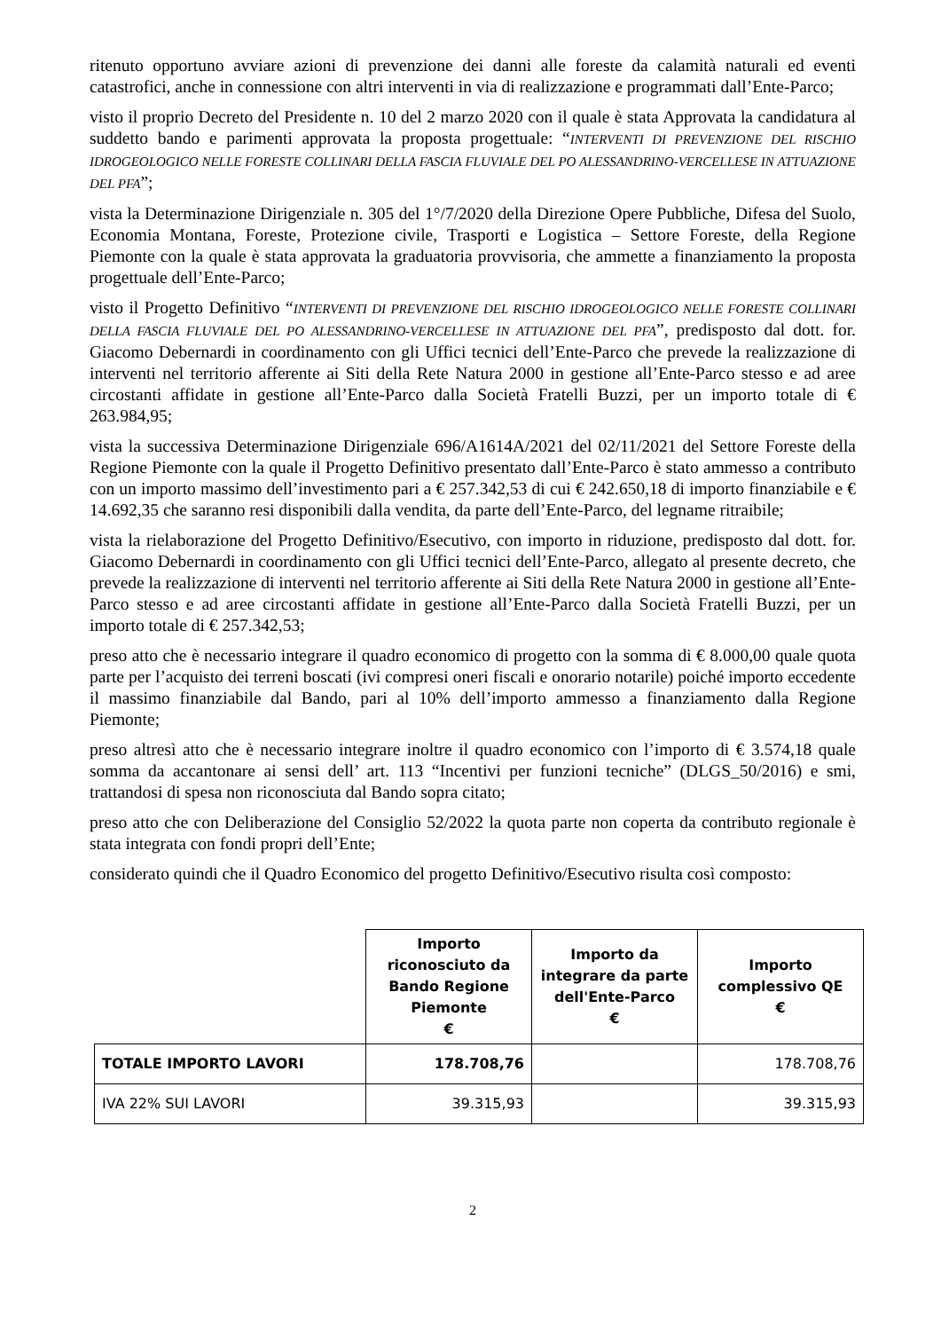ritenuto opportuno avviare azioni di prevenzione dei danni alle foreste da calamità naturali ed eventi catastrofici, anche in connessione con altri interventi in via di realizzazione e programmati dall’Ente-Parco;
visto il proprio Decreto del Presidente n. 10 del 2 marzo 2020 con il quale è stata Approvata la candidatura al suddetto bando e parimenti approvata la proposta progettuale: “INTERVENTI DI PREVENZIONE DEL RISCHIO IDROGEOLOGICO NELLE FORESTE COLLINARI DELLA FASCIA FLUVIALE DEL PO ALESSANDRINO-VERCELLESE IN ATTUAZIONE DEL PFA”;
vista la Determinazione Dirigenziale n. 305 del 1°/7/2020 della Direzione Opere Pubbliche, Difesa del Suolo, Economia Montana, Foreste, Protezione civile, Trasporti e Logistica – Settore Foreste, della Regione Piemonte con la quale è stata approvata la graduatoria provvisoria, che ammette a finanziamento la proposta progettuale dell’Ente-Parco;
visto il Progetto Definitivo “INTERVENTI DI PREVENZIONE DEL RISCHIO IDROGEOLOGICO NELLE FORESTE COLLINARI DELLA FASCIA FLUVIALE DEL PO ALESSANDRINO-VERCELLESE IN ATTUAZIONE DEL PFA”, predisposto dal dott. for. Giacomo Debernardi in coordinamento con gli Uffici tecnici dell’Ente-Parco che prevede la realizzazione di interventi nel territorio afferente ai Siti della Rete Natura 2000 in gestione all’Ente-Parco stesso e ad aree circostanti affidate in gestione all’Ente-Parco dalla Società Fratelli Buzzi, per un importo totale di € 263.984,95;
vista la successiva Determinazione Dirigenziale 696/A1614A/2021 del 02/11/2021 del Settore Foreste della Regione Piemonte con la quale il Progetto Definitivo presentato dall’Ente-Parco è stato ammesso a contributo con un importo massimo dell’investimento pari a € 257.342,53 di cui € 242.650,18 di importo finanziabile e € 14.692,35 che saranno resi disponibili dalla vendita, da parte dell’Ente-Parco, del legname ritraibile;
vista la rielaborazione del Progetto Definitivo/Esecutivo, con importo in riduzione, predisposto dal dott. for. Giacomo Debernardi in coordinamento con gli Uffici tecnici dell’Ente-Parco, allegato al presente decreto, che prevede la realizzazione di interventi nel territorio afferente ai Siti della Rete Natura 2000 in gestione all’Ente-Parco stesso e ad aree circostanti affidate in gestione all’Ente-Parco dalla Società Fratelli Buzzi, per un importo totale di € 257.342,53;
preso atto che è necessario integrare il quadro economico di progetto con la somma di € 8.000,00 quale quota parte per l’acquisto dei terreni boscati (ivi compresi oneri fiscali e onorario notarile) poiché importo eccedente il massimo finanziabile dal Bando, pari al 10% dell’importo ammesso a finanziamento dalla Regione Piemonte;
preso altresì atto che è necessario integrare inoltre il quadro economico con l’importo di € 3.574,18 quale somma da accantonare ai sensi dell’ art. 113 “Incentivi per funzioni tecniche” (DLGS_50/2016) e smi, trattandosi di spesa non riconosciuta dal Bando sopra citato;
preso atto che con Deliberazione del Consiglio 52/2022 la quota parte non coperta da contributo regionale è stata integrata con fondi propri dell’Ente;
considerato quindi che il Quadro Economico del progetto Definitivo/Esecutivo risulta così composto:
| | Importo riconosciuto da Bando Regione Piemonte € | Importo da integrare da parte dell'Ente-Parco € | Importo complessivo QE € |
| --- | --- | --- | --- |
| TOTALE IMPORTO LAVORI | 178.708,76 | | 178.708,76 |
| IVA 22% SUI LAVORI | 39.315,93 | | 39.315,93 |
2